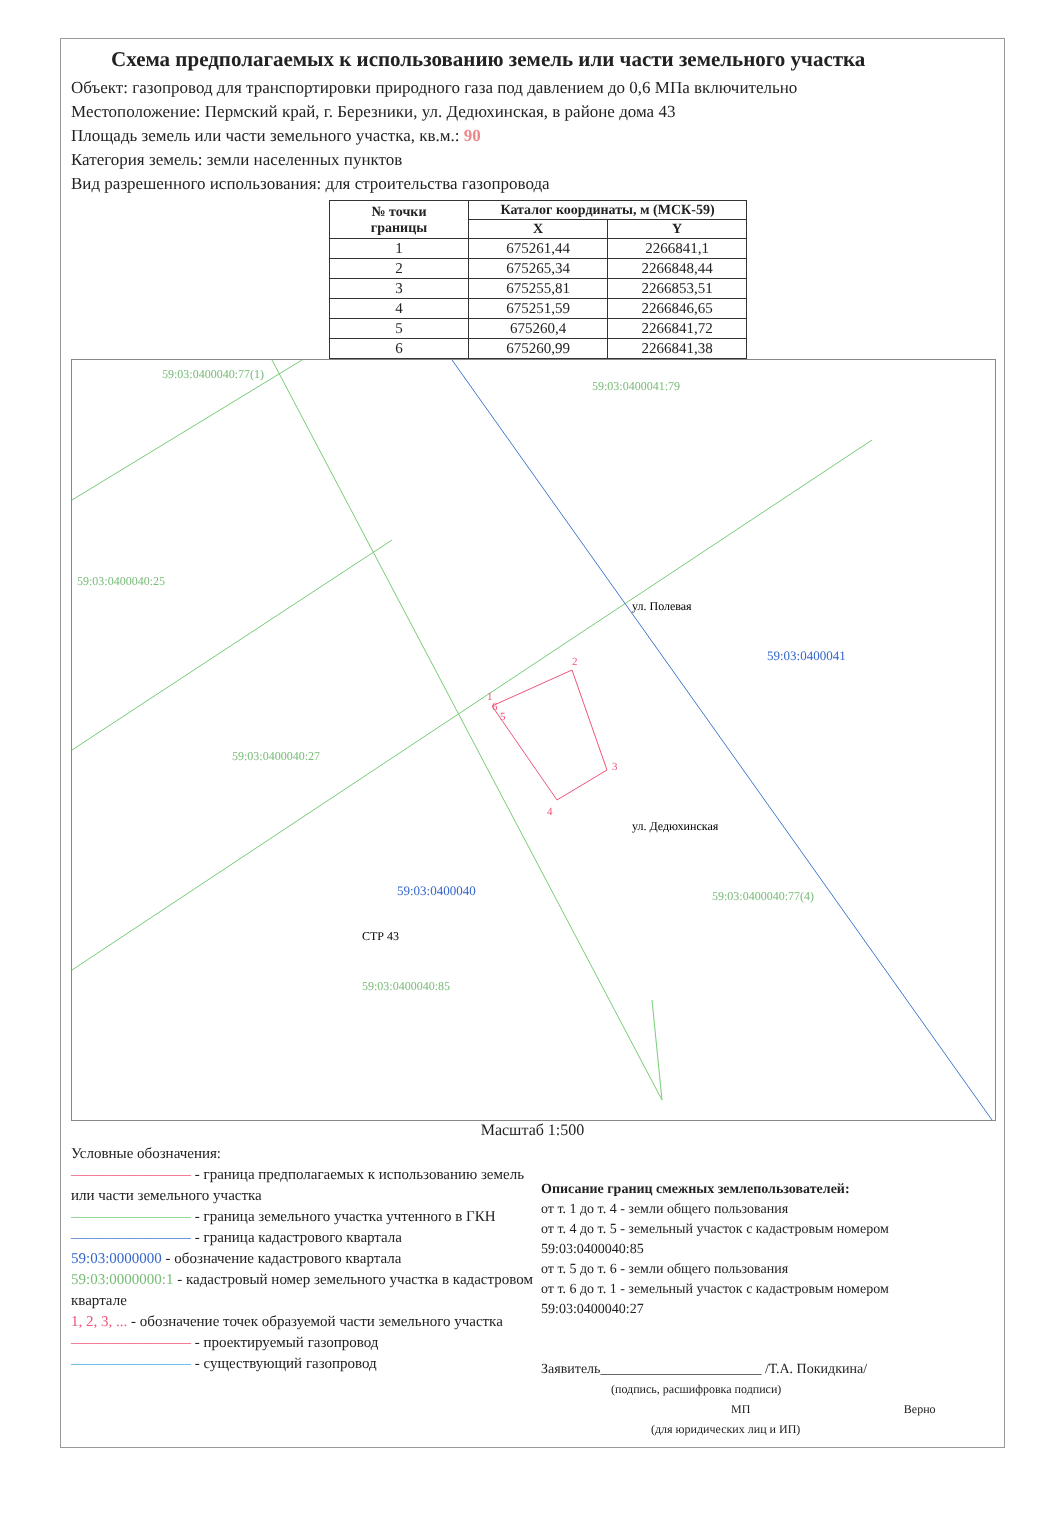Схема предполагаемых к использованию земель или части земельного участка
Объект: газопровод для транспортировки природного газа под давлением до 0,6 МПа включительно
Местоположение: Пермский край, г. Березники, ул. Дедюхинская, в районе дома 43
Площадь земель или части земельного участка, кв.м.: 90
Категория земель: земли населенных пунктов
Вид разрешенного использования: для строительства газопровода
| № точки границы | Каталог координаты, м (МСК-59) | |
| --- | --- | --- |
| | X | Y |
| 1 | 675261,44 | 2266841,1 |
| 2 | 675265,34 | 2266848,44 |
| 3 | 675255,81 | 2266853,51 |
| 4 | 675251,59 | 2266846,65 |
| 5 | 675260,4 | 2266841,72 |
| 6 | 675260,99 | 2266841,38 |
59:03:0400040:77(1)
59:03:0400041:79
59:03:0400040:25
59:03:0400040:27
59:03:0400040:85
59:03:0400040:77(4)
59:03:0400040
59:03:0400041
ул. Полевая
ул. Дедюхинская
СТР 43
1
2
3
4
5
6
Масштаб 1:500
Условные обозначения:
———————— - граница предполагаемых к использованию земель или части земельного участка
———————— - граница земельного участка учтенного в ГКН
———————— - граница кадастрового квартала
59:03:0000000 - обозначение кадастрового квартала
59:03:0000000:1 - кадастровый номер земельного участка в кадастровом квартале
1, 2, 3, ... - обозначение точек образуемой части земельного участка
———————— - проектируемый газопровод
———————— - существующий газопровод
Описание границ смежных землепользователей:
от т. 1 до т. 4 - земли общего пользования
от т. 4 до т. 5 - земельный участок с кадастровым номером 59:03:0400040:85
от т. 5 до т. 6 - земли общего пользования
от т. 6 до т. 1 - земельный участок с кадастровым номером 59:03:0400040:27
Заявитель_______________________ /Т.А. Покидкина/
(подпись, расшифровка подписи)
МП Верно
(для юридических лиц и ИП)